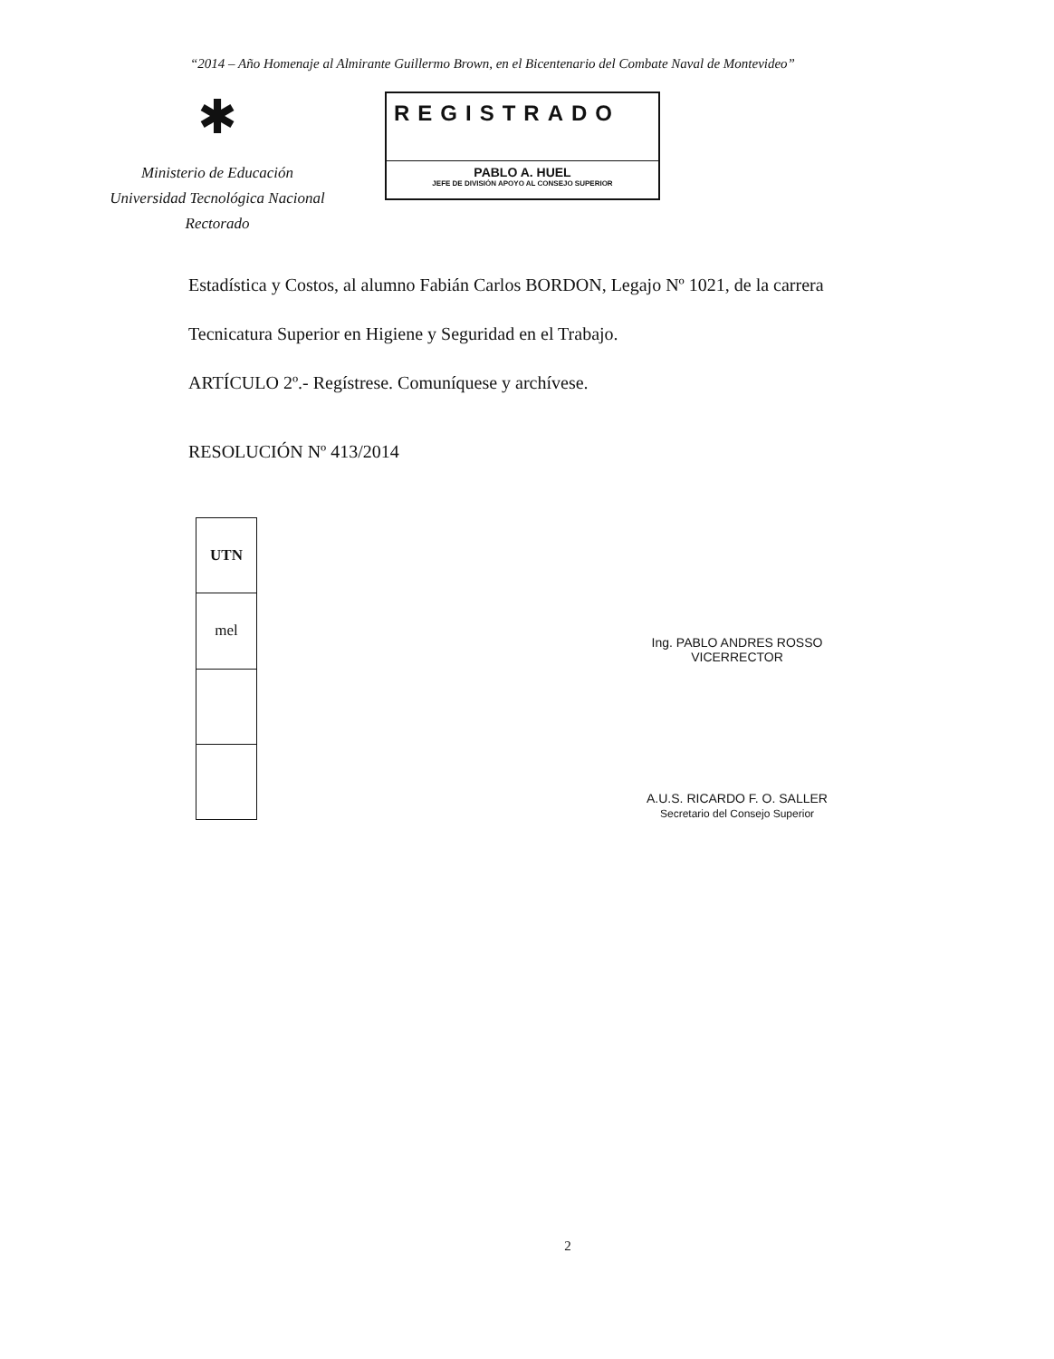“2014 – Año Homenaje al Almirante Guillermo Brown, en el Bicentenario del Combate Naval de Montevideo”
✱
Ministerio de Educación
Universidad Tecnológica Nacional
Rectorado
REGISTRADO
PABLO A. HUEL
JEFE DE DIVISIÓN APOYO AL CONSEJO SUPERIOR
Estadística y Costos, al alumno Fabián Carlos BORDON, Legajo Nº 1021, de la carrera
Tecnicatura Superior en Higiene y Seguridad en el Trabajo.
ARTÍCULO 2º.- Regístrese. Comuníquese y archívese.
RESOLUCIÓN Nº 413/2014
| UTN |
| mel |
Ing. PABLO ANDRES ROSSO
VICERRECTOR
A.U.S. RICARDO F. O. SALLER
Secretario del Consejo Superior
2